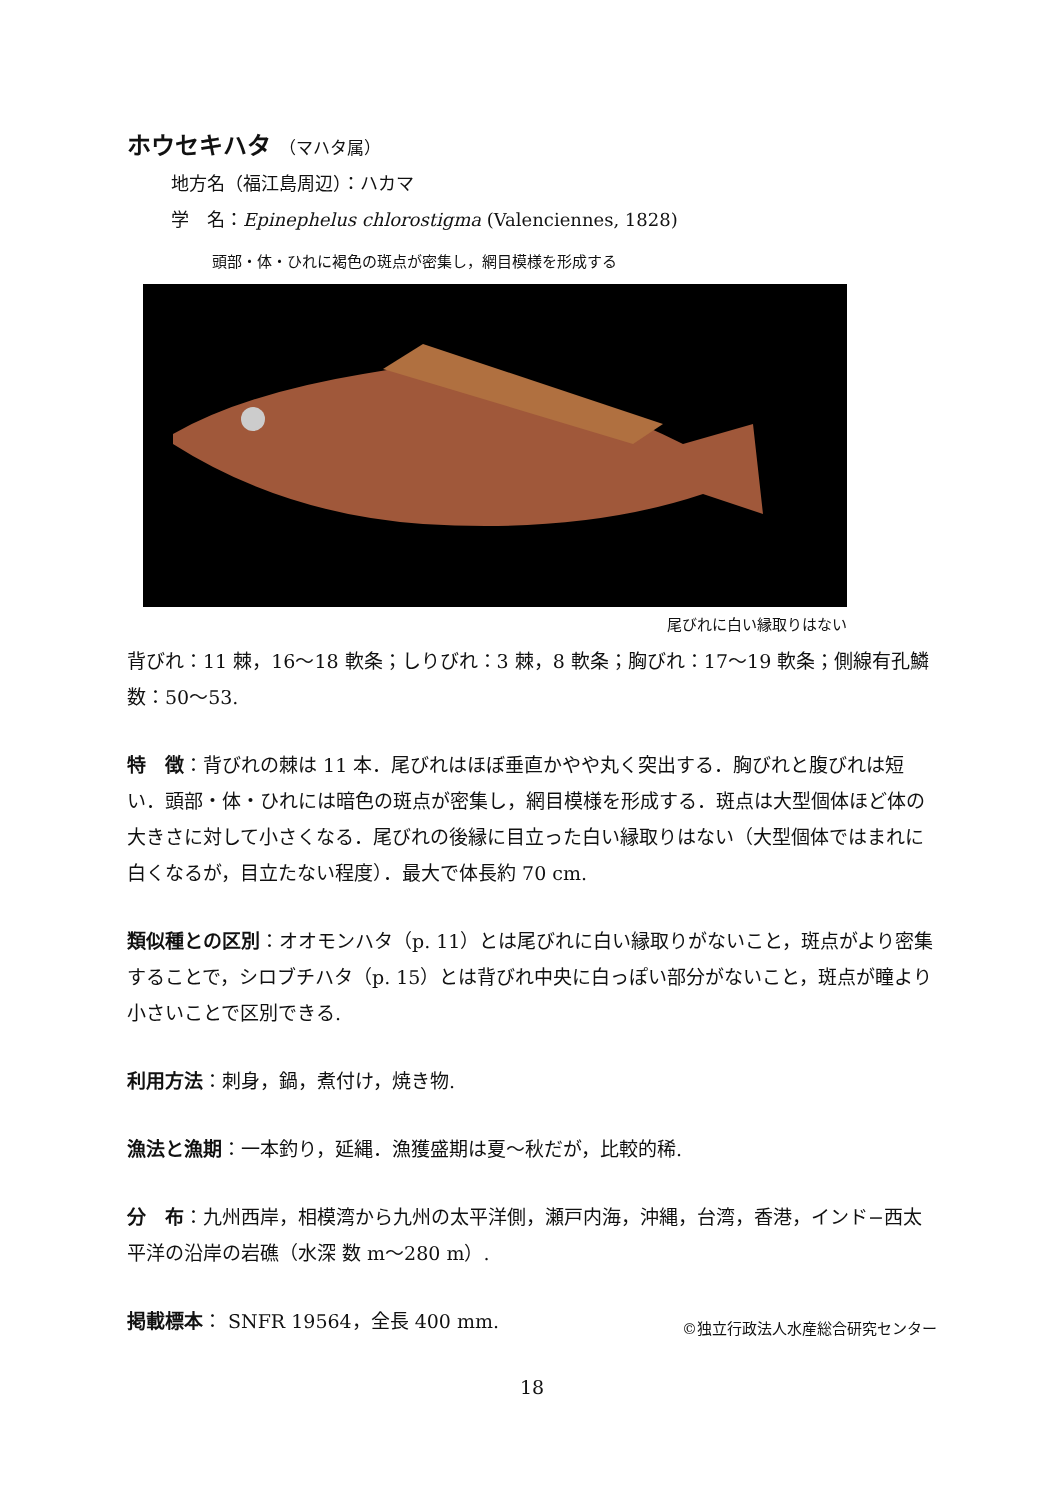ホウセキハタ （マハタ属）
地方名（福江島周辺）：ハカマ
学　名：Epinephelus chlorostigma (Valenciennes, 1828)
頭部・体・ひれに褐色の斑点が密集し，網目模様を形成する
尾びれに白い縁取りはない
背びれ：11 棘，16〜18 軟条；しりびれ：3 棘，8 軟条；胸びれ：17〜19 軟条；側線有孔鱗数：50〜53.
特　徴：背びれの棘は 11 本．尾びれはほぼ垂直かやや丸く突出する．胸びれと腹びれは短い．頭部・体・ひれには暗色の斑点が密集し，網目模様を形成する．斑点は大型個体ほど体の大きさに対して小さくなる．尾びれの後縁に目立った白い縁取りはない（大型個体ではまれに白くなるが，目立たない程度）．最大で体長約 70 cm.
類似種との区別：オオモンハタ（p. 11）とは尾びれに白い縁取りがないこと，斑点がより密集することで，シロブチハタ（p. 15）とは背びれ中央に白っぽい部分がないこと，斑点が瞳より小さいことで区別できる.
利用方法：刺身，鍋，煮付け，焼き物.
漁法と漁期：一本釣り，延縄．漁獲盛期は夏〜秋だが，比較的稀.
分　布：九州西岸，相模湾から九州の太平洋側，瀬戸内海，沖縄，台湾，香港，インド−西太平洋の沿岸の岩礁（水深 数 m〜280 m）.
掲載標本： SNFR 19564，全長 400 mm. ©独立行政法人水産総合研究センター
18